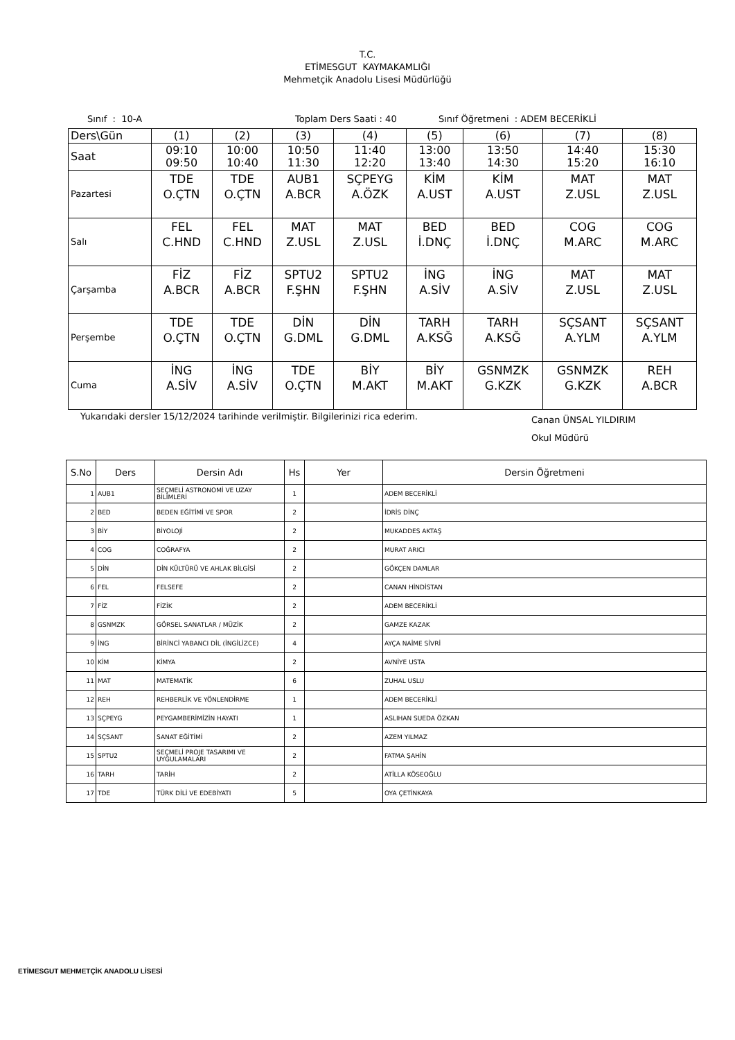T.C.
ETİMESGUT KAYMAKAMLIĞI
Mehmetçik Anadolu Lisesi Müdürlüğü
Sınıf : 10-A Toplam Ders Saati : 40 Sınıf Öğretmeni : ADEM BECERİKLİ
| Ders\Gün | (1) | (2) | (3) | (4) | (5) | (6) | (7) | (8) |
| Saat | 09:10 09:50 | 10:00 10:40 | 10:50 11:30 | 11:40 12:20 | 13:00 13:40 | 13:50 14:30 | 14:40 15:20 | 15:30 16:10 |
| Pazartesi | TDE O.ÇTN | TDE O.ÇTN | AUB1 A.BCR | SÇPEYG A.ÖZK | KİM A.UST | KİM A.UST | MAT Z.USL | MAT Z.USL |
| Salı | FEL C.HND | FEL C.HND | MAT Z.USL | MAT Z.USL | BED İ.DNÇ | BED İ.DNÇ | COG M.ARC | COG M.ARC |
| Çarşamba | FİZ A.BCR | FİZ A.BCR | SPTU2 F.ŞHN | SPTU2 F.ŞHN | İNG A.SİV | İNG A.SİV | MAT Z.USL | MAT Z.USL |
| Perşembe | TDE O.ÇTN | TDE O.ÇTN | DİN G.DML | DİN G.DML | TARH A.KSĞ | TARH A.KSĞ | SÇSANT A.YLM | SÇSANT A.YLM |
| Cuma | İNG A.SİV | İNG A.SİV | TDE O.ÇTN | BİY M.AKT | BİY M.AKT | GSNMZK G.KZK | GSNMZK G.KZK | REH A.BCR |
Yukarıdaki dersler 15/12/2024 tarihinde verilmiştir. Bilgilerinizi rica ederim. Canan ÜNSAL YILDIRIM
Okul Müdürü
| S.No | Ders | Dersin Adı | Hs | Yer | Dersin Öğretmeni |
| --- | --- | --- | --- | --- | --- |
| 1 | AUB1 | SEÇMELİ ASTRONOMİ VE UZAY BİLİMLERİ | 1 | | ADEM BECERİKLİ |
| 2 | BED | BEDEN EĞİTİMİ VE SPOR | 2 | | İDRİS DİNÇ |
| 3 | BİY | BİYOLOJİ | 2 | | MUKADDES AKTAŞ |
| 4 | COG | COĞRAFYA | 2 | | MURAT ARICI |
| 5 | DİN | DİN KÜLTÜRÜ VE AHLAK BİLGİSİ | 2 | | GÖKÇEN DAMLAR |
| 6 | FEL | FELSEFE | 2 | | CANAN HİNDİSTAN |
| 7 | FİZ | FİZİK | 2 | | ADEM BECERİKLİ |
| 8 | GSNMZK | GÖRSEL SANATLAR / MÜZİK | 2 | | GAMZE KAZAK |
| 9 | İNG | BİRİNCİ YABANCI DİL (İNGİLİZCE) | 4 | | AYÇA NAİME SİVRİ |
| 10 | KİM | KİMYA | 2 | | AVNİYE USTA |
| 11 | MAT | MATEMATİK | 6 | | ZUHAL USLU |
| 12 | REH | REHBERLİK VE YÖNLENDİRME | 1 | | ADEM BECERİKLİ |
| 13 | SÇPEYG | PEYGAMBERİMİZİN HAYATI | 1 | | ASLIHAN SUEDA ÖZKAN |
| 14 | SÇSANT | SANAT EĞİTİMİ | 2 | | AZEM YILMAZ |
| 15 | SPTU2 | SEÇMELİ PROJE TASARIMI VE UYGULAMALARI | 2 | | FATMA ŞAHİN |
| 16 | TARH | TARİH | 2 | | ATİLLA KÖSEOĞLU |
| 17 | TDE | TÜRK DİLİ VE EDEBİYATI | 5 | | OYA ÇETİNKAYA |
ETİMESGUT MEHMETÇİK ANADOLU LİSESİ